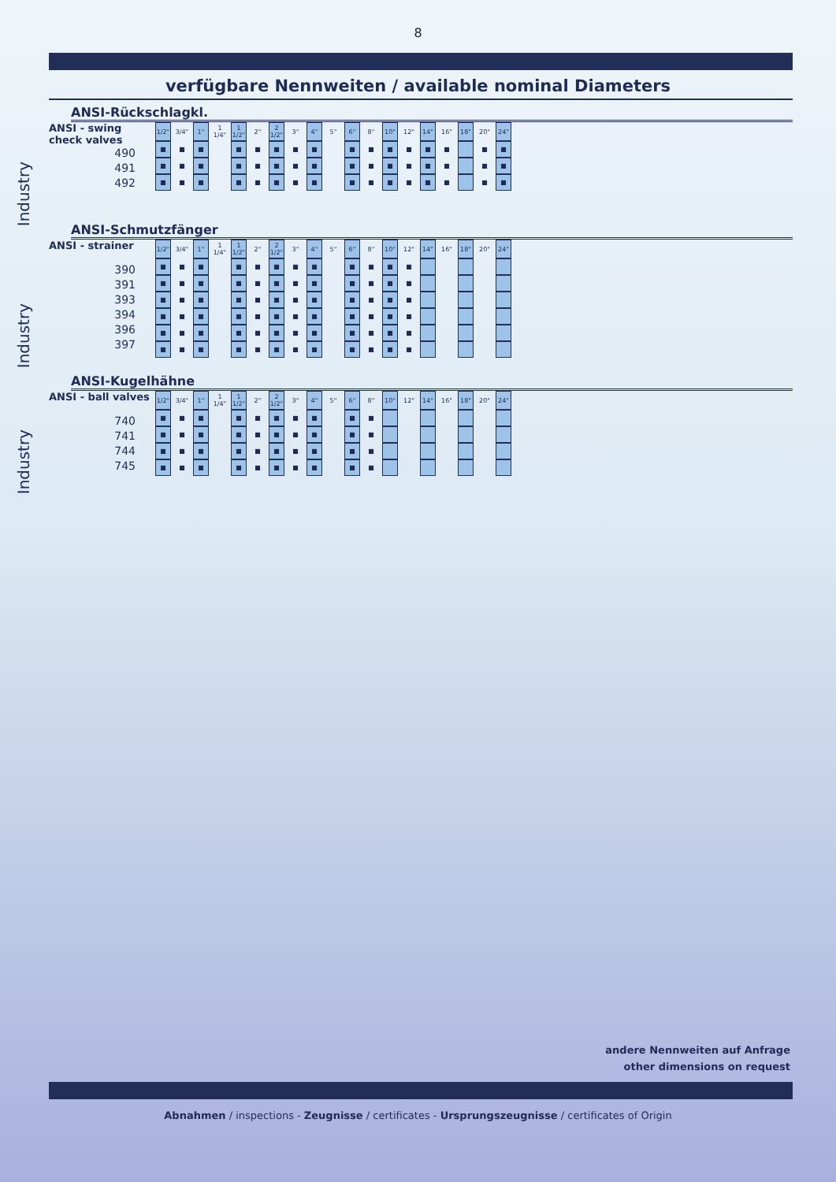8
verfügbare Nennweiten / available nominal Diameters
Industry
Industry
Industry
ANSI-Rückschlagkl.
ANSI - swing
check valves
490
491
492
| 1/2" | 3/4" | 1" | 1 1/4" | 1 1/2" | 2" | 2 1/2" | 3" | 4" | 5" | 6" | 8" | 10" | 12" | 14" | 16" | 18" | 20" | 24" |
| --- | --- | --- | --- | --- | --- | --- | --- | --- | --- | --- | --- | --- | --- | --- | --- | --- | --- | --- |
| ■ | ■ | ■ | | ■ | ■ | ■ | ■ | ■ | | ■ | ■ | ■ | ■ | ■ | ■ | | ■ | ■ |
| ■ | ■ | ■ | | ■ | ■ | ■ | ■ | ■ | | ■ | ■ | ■ | ■ | ■ | ■ | | ■ | ■ |
| ■ | ■ | ■ | | ■ | ■ | ■ | ■ | ■ | | ■ | ■ | ■ | ■ | ■ | ■ | | ■ | ■ |
ANSI-Schmutzfänger
ANSI - strainer
390
391
393
394
396
397
| 1/2" | 3/4" | 1" | 1 1/4" | 1 1/2" | 2" | 2 1/2" | 3" | 4" | 5" | 6" | 8" | 10" | 12" | 14" | 16" | 18" | 20" | 24" |
| --- | --- | --- | --- | --- | --- | --- | --- | --- | --- | --- | --- | --- | --- | --- | --- | --- | --- | --- |
| ■ | ■ | ■ | | ■ | ■ | ■ | ■ | ■ | | ■ | ■ | ■ | ■ | | | | | |
| ■ | ■ | ■ | | ■ | ■ | ■ | ■ | ■ | | ■ | ■ | ■ | ■ | | | | | |
| ■ | ■ | ■ | | ■ | ■ | ■ | ■ | ■ | | ■ | ■ | ■ | ■ | | | | | |
| ■ | ■ | ■ | | ■ | ■ | ■ | ■ | ■ | | ■ | ■ | ■ | ■ | | | | | |
| ■ | ■ | ■ | | ■ | ■ | ■ | ■ | ■ | | ■ | ■ | ■ | ■ | | | | | |
| ■ | ■ | ■ | | ■ | ■ | ■ | ■ | ■ | | ■ | ■ | ■ | ■ | | | | | |
ANSI-Kugelhähne
ANSI - ball valves
740
741
744
745
| 1/2" | 3/4" | 1" | 1 1/4" | 1 1/2" | 2" | 2 1/2" | 3" | 4" | 5" | 6" | 8" | 10" | 12" | 14" | 16" | 18" | 20" | 24" |
| --- | --- | --- | --- | --- | --- | --- | --- | --- | --- | --- | --- | --- | --- | --- | --- | --- | --- | --- |
| ■ | ■ | ■ | | ■ | ■ | ■ | ■ | ■ | | ■ | ■ | | | | | | | |
| ■ | ■ | ■ | | ■ | ■ | ■ | ■ | ■ | | ■ | ■ | | | | | | | |
| ■ | ■ | ■ | | ■ | ■ | ■ | ■ | ■ | | ■ | ■ | | | | | | | |
| ■ | ■ | ■ | | ■ | ■ | ■ | ■ | ■ | | ■ | ■ | | | | | | | |
andere Nennweiten auf Anfrage
other dimensions on request
Abnahmen / inspections - Zeugnisse / certificates - Ursprungszeugnisse / certificates of Origin